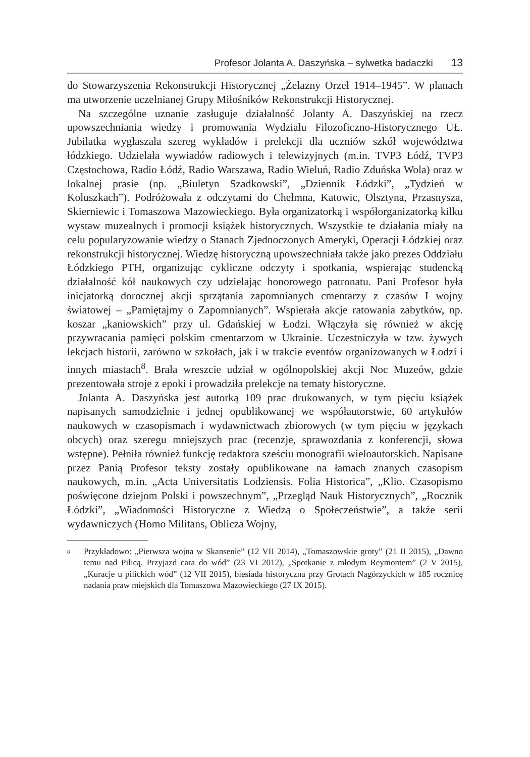Profesor Jolanta A. Daszyńska – sylwetka badaczki 13
do Stowarzyszenia Rekonstrukcji Historycznej „Żelazny Orzeł 1914–1945”. W planach ma utworzenie uczelnianej Grupy Miłośników Rekonstrukcji Historycznej.
Na szczególne uznanie zasługuje działalność Jolanty A. Daszyńskiej na rzecz upowszechniania wiedzy i promowania Wydziału Filozoficzno-Historycznego UŁ. Jubilatka wygłaszała szereg wykładów i prelekcji dla uczniów szkół województwa łódzkiego. Udzielała wywiadów radiowych i telewizyjnych (m.in. TVP3 Łódź, TVP3 Częstochowa, Radio Łódź, Radio Warszawa, Radio Wieluń, Radio Zduńska Wola) oraz w lokalnej prasie (np. „Biuletyn Szadkowski”, „Dziennik Łódzki”, „Tydzień w Koluszkach”). Podróżowała z odczytami do Chełmna, Katowic, Olsztyna, Przasnysza, Skierniewic i Tomaszowa Mazowieckiego. Była organizatorką i współorganizatorką kilku wystaw muzealnych i promocji książek historycznych. Wszystkie te działania miały na celu popularyzowanie wiedzy o Stanach Zjednoczonych Ameryki, Operacji Łódzkiej oraz rekonstrukcji historycznej. Wiedzę historyczną upowszechniała także jako prezes Oddziału Łódzkiego PTH, organizując cykliczne odczyty i spotkania, wspierając studencką działalność kół naukowych czy udzielając honorowego patronatu. Pani Profesor była inicjatorką dorocznej akcji sprzątania zapomnianych cmentarzy z czasów I wojny światowej – „Pamiętajmy o Zapomnianych”. Wspierała akcje ratowania zabytków, np. koszar „kaniowskich” przy ul. Gdańskiej w Łodzi. Włączyła się również w akcję przywracania pamięci polskim cmentarzom w Ukrainie. Uczestniczyła w tzw. żywych lekcjach historii, zarówno w szkołach, jak i w trakcie eventów organizowanych w Łodzi i innych miastach<sup>8</sup>. Brała wreszcie udział w ogólnopolskiej akcji Noc Muzeów, gdzie prezentowała stroje z epoki i prowadziła prelekcje na tematy historyczne.
Jolanta A. Daszyńska jest autorką 109 prac drukowanych, w tym pięciu książek napisanych samodzielnie i jednej opublikowanej we współautorstwie, 60 artykułów naukowych w czasopismach i wydawnictwach zbiorowych (w tym pięciu w językach obcych) oraz szeregu mniejszych prac (recenzje, sprawozdania z konferencji, słowa wstępne). Pełniła również funkcję redaktora sześciu monografii wieloautorskich. Napisane przez Panią Profesor teksty zostały opublikowane na łamach znanych czasopism naukowych, m.in. „Acta Universitatis Lodziensis. Folia Historica”, „Klio. Czasopismo poświęcone dziejom Polski i powszechnym”, „Przegląd Nauk Historycznych”, „Rocznik Łódzki”, „Wiadomości Historyczne z Wiedzą o Społeczeństwie”, a także serii wydawniczych (Homo Militans, Oblicza Wojny,
<sup>8</sup>
Przykładowo: „Pierwsza wojna w Skansenie” (12 VII 2014), „Tomaszowskie groty” (21 II 2015), „Dawno temu nad Pilicą. Przyjazd cara do wód” (23 VI 2012), „Spotkanie z młodym Reymontem” (2 V 2015), „Kuracje u pilickich wód” (12 VII 2015), biesiada historyczna przy Grotach Nagórzyckich w 185 rocznicę nadania praw miejskich dla Tomaszowa Mazowieckiego (27 IX 2015).